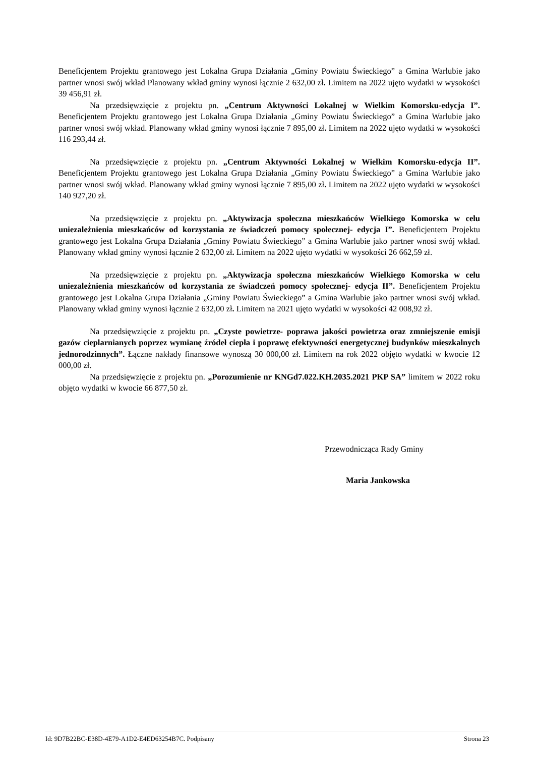Beneficjentem Projektu grantowego jest Lokalna Grupa Działania „Gminy Powiatu Świeckiego” a Gmina Warlubie jako partner wnosi swój wkład Planowany wkład gminy wynosi łącznie 2 632,00 zł. Limitem na 2022 ujęto wydatki w wysokości 39 456,91 zł.
Na przedsięwzięcie z projektu pn. „Centrum Aktywności Lokalnej w Wielkim Komorsku-edycja I”. Beneficjentem Projektu grantowego jest Lokalna Grupa Działania „Gminy Powiatu Świeckiego” a Gmina Warlubie jako partner wnosi swój wkład. Planowany wkład gminy wynosi łącznie 7 895,00 zł. Limitem na 2022 ujęto wydatki w wysokości 116 293,44 zł.
Na przedsięwzięcie z projektu pn. „Centrum Aktywności Lokalnej w Wielkim Komorsku-edycja II”. Beneficjentem Projektu grantowego jest Lokalna Grupa Działania „Gminy Powiatu Świeckiego” a Gmina Warlubie jako partner wnosi swój wkład. Planowany wkład gminy wynosi łącznie 7 895,00 zł. Limitem na 2022 ujęto wydatki w wysokości 140 927,20 zł.
Na przedsięwzięcie z projektu pn. „Aktywizacja społeczna mieszkańców Wielkiego Komorska w celu uniezależnienia mieszkańców od korzystania ze świadczeń pomocy społecznej- edycja I”. Beneficjentem Projektu grantowego jest Lokalna Grupa Działania „Gminy Powiatu Świeckiego” a Gmina Warlubie jako partner wnosi swój wkład. Planowany wkład gminy wynosi łącznie 2 632,00 zł. Limitem na 2022 ujęto wydatki w wysokości 26 662,59 zł.
Na przedsięwzięcie z projektu pn. „Aktywizacja społeczna mieszkańców Wielkiego Komorska w celu uniezależnienia mieszkańców od korzystania ze świadczeń pomocy społecznej- edycja II”. Beneficjentem Projektu grantowego jest Lokalna Grupa Działania „Gminy Powiatu Świeckiego” a Gmina Warlubie jako partner wnosi swój wkład. Planowany wkład gminy wynosi łącznie 2 632,00 zł. Limitem na 2021 ujęto wydatki w wysokości 42 008,92 zł.
Na przedsięwzięcie z projektu pn. „Czyste powietrze- poprawa jakości powietrza oraz zmniejszenie emisji gazów cieplarnianych poprzez wymianę źródeł ciepła i poprawę efektywności energetycznej budynków mieszkalnych jednorodzinnych”. Łączne nakłady finansowe wynoszą 30 000,00 zł. Limitem na rok 2022 objęto wydatki w kwocie 12 000,00 zł.
Na przedsięwzięcie z projektu pn. „Porozumienie nr KNGd7.022.KH.2035.2021 PKP SA” limitem w 2022 roku objęto wydatki w kwocie 66 877,50 zł.
Przewodnicząca Rady Gminy
Maria Jankowska
Id: 9D7B22BC-E38D-4E79-A1D2-E4ED63254B7C. Podpisany Strona 23